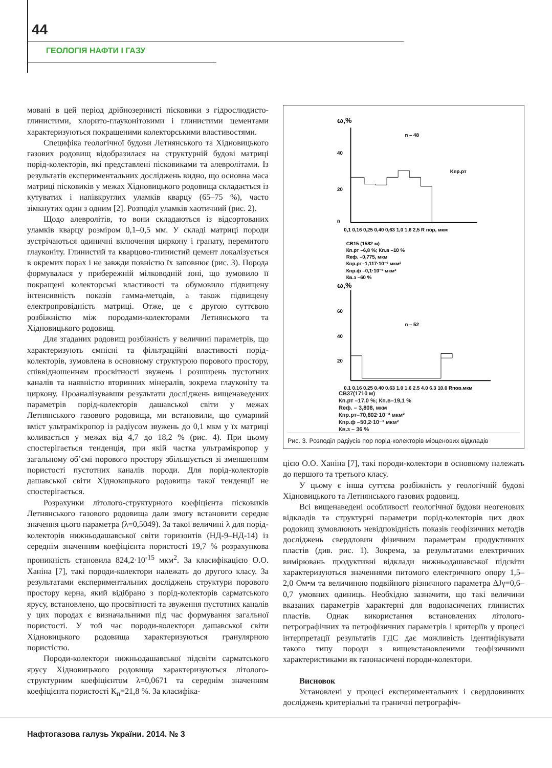44
ГЕОЛОГІЯ НАФТИ І ГАЗУ
мовані в цей період дрібнозернисті пісковики з гідрослюдисто-глинистими, хлорито-глауконітовими і глинистими цементами характеризуються покращеними колекторськими властивостями.
Специфіка геологічної будови Летнянського та Хідновицького газових родовищ відобразилася на структурній будові матриці порід-колекторів, які представлені пісковиками та алевролітами. Із результатів експериментальних досліджень видно, що основна маса матриці пісковиків у межах Хідновицького родовища складається із кутуватих і напівкруглих уламків кварцу (65–75 %), часто зімкнутих один з одним [2]. Розподіл уламків хаотичний (рис. 2).
Щодо алевролітів, то вони складаються із відсортованих уламків кварцу розміром 0,1–0,5 мм. У складі матриці породи зустрічаються одиничні включення циркону і гранату, перемитого глауконіту. Глинистий та кварцово-глинистий цемент локалізується в окремих порах і не завжди повністю їх заповнює (рис. 3). Порода формувалася у прибережній мілководній зоні, що зумовило її покращені колекторські властивості та обумовило підвищену інтенсивність показів гамма-методів, а також підвищену електропровідність матриці. Отже, це є другою суттєвою розбіжністю між породами-колекторами Летнянського та Хідновицького родовищ.
Для згаданих родовищ розбіжність у величині параметрів, що характеризують ємнісні та фільтраційні властивості порід-колекторів, зумовлена в основному структурою порового простору, співвідношенням просвітності звужень і розширень пустотних каналів та наявністю вторинних мінералів, зокрема глауконіту та циркону. Проаналізувавши результати досліджень вищенаведених параметрів порід-колекторів дашавської світи у межах Летнянського газового родовища, ми встановили, що сумарний вміст ультрамікропор із радіусом звужень до 0,1 мкм у їх матриці коливається у межах від 4,7 до 18,2 % (рис. 4). При цьому спостерігається тенденція, при якій частка ультрамікропор у загальному об’ємі порового простору збільшується зі зменшенням пористості пустотних каналів породи. Для порід-колекторів дашавської світи Хідновицького родовища такої тенденції не спостерігається.
Розрахунки літолого-структурного коефіцієнта пісковиків Летнянського газового родовища дали змогу встановити середнє значення цього параметра (λ=0,5049). За такої величині λ для порід-колекторів нижньодашавської світи горизонтів (НД-9–НД-14) із середнім значенням коефіцієнта пористості 19,7 % розрахункова проникність становила 824,2·10<sup>-15</sup> мкм<sup>2</sup>. За класифікацією О.О. Ханіна [7], такі породи-колектори належать до другого класу. За результатами експериментальних досліджень структури порового простору керна, який відібрано з порід-колекторів сарматського ярусу, встановлено, що просвітності та звуження пустотних каналів у цих породах є визначальними під час формування загальної пористості. У той час породи-колектори дашавської світи Хідновицького родовища характеризуються гранулярною пористістю.
Породи-колектори нижньодашавської підсвіти сарматського ярусу Хідновицького родовища характеризуються літолого-структурним коефіцієнтом λ=0,0671 та середнім значенням коефіцієнта пористості К<sub>п</sub>=21,8 %. За класифіка-
ω,%
n – 48
40
20
0
Kпр.рт
0,1 0,16 0,25 0,40 0,63 1,0 1,6 2,5 R пор, мкм
СВ15 (1582 м)
Кп.рт –6,8 %; Кп.в –10 %
Rеф. –0,775, мкм
Кпр.рт–1,117·10⁻³ мкм²
Кпр.ф –0,1·10⁻³ мкм²
Кв.з –60 %
ω,%
n – 52
60
40
20
0,1 0,16 0,25 0,40 0,63 1,0 1,6 2,5 4,0 6,3 10,0 Rпор,мкм
СВ37(1710 м)
Кп.рт –17,0 %; Кп.в–19,1 %
Rеф. – 3,808, мкм
Кпр.рт–70,802·10⁻³ мкм²
Кпр.ф –50,2·10⁻³ мкм²
Кв.з – 36 %
Рис. 3. Розподіл радіусів пор порід-колекторів міоценових відкладів
цією О.О. Ханіна [7], такі породи-колектори в основному належать до першого та третього класу.
У цьому є інша суттєва розбіжність у геологічній будові Хідновицького та Летнянського газових родовищ.
Всі вищенаведені особливості геологічної будови неогенових відкладів та структурні параметри порід-колекторів цих двох родовищ зумовлюють невідповідність показів геофізичних методів досліджень свердловин фізичним параметрам продуктивних пластів (див. рис. 1). Зокрема, за результатами електричних вимірювань продуктивні відклади нижньодашавської підсвіти характеризуються значеннями питомого електричного опору 1,5–2,0 Ом•м та величиною подвійного різничного параметра ΔJγ=0,6–0,7 умовних одиниць. Необхідно зазначити, що такі величини вказаних параметрів характерні для водонасичених глинистих пластів. Однак використання встановлених літолого-петрографічних та петрофізичних параметрів і критеріїв у процесі інтерпретації результатів ГДС дає можливість ідентифікувати такого типу породи з вищевстановленими геофізичними характеристиками як газонасичені породи-колектори.
Висновок
Установлені у процесі експериментальних і свердловинних досліджень критеріальні та граничні петрографіч-
Нафтогазова галузь України. 2014. № 3